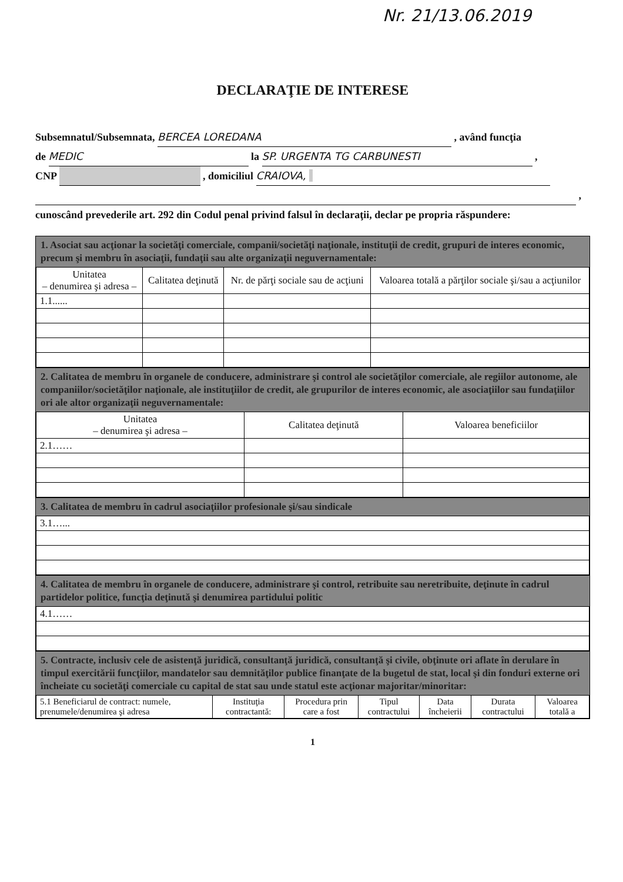Nr. 21/13.06.2019
DECLARAŢIE DE INTERESE
Subsemnatul/Subsemnata, BERCEA LOREDANA , având funcţia
de MEDIC la SP. URGENTA TG CARBUNESTI ,
CNP , domiciliul CRAIOVA,
,
cunoscând prevederile art. 292 din Codul penal privind falsul în declaraţii, declar pe propria răspundere:
1. Asociat sau acţionar la societăţi comerciale, companii/societăţi naţionale, instituţii de credit, grupuri de interes economic, precum şi membru în asociaţii, fundaţii sau alte organizaţii neguvernamentale:
| Unitatea – denumirea şi adresa – | Calitatea deţinută | Nr. de părţi sociale sau de acţiuni | Valoarea totală a părţilor sociale şi/sau a acţiunilor |
| --- | --- | --- | --- |
| 1.1...... | | | |
2. Calitatea de membru în organele de conducere, administrare şi control ale societăţilor comerciale, ale regiilor autonome, ale companiilor/societăţilor naţionale, ale instituţiilor de credit, ale grupurilor de interes economic, ale asociaţiilor sau fundaţiilor ori ale altor organizaţii neguvernamentale:
| Unitatea – denumirea şi adresa – | Calitatea deţinută | Valoarea beneficiilor |
| --- | --- | --- |
| 2.1…… | | |
3. Calitatea de membru în cadrul asociaţiilor profesionale şi/sau sindicale
| 3.1…... |
4. Calitatea de membru în organele de conducere, administrare şi control, retribuite sau neretribuite, deţinute în cadrul partidelor politice, funcţia deţinută şi denumirea partidului politic
| 4.1…… |
5. Contracte, inclusiv cele de asistenţă juridică, consultanţă juridică, consultanţă şi civile, obţinute ori aflate în derulare în timpul exercitării funcţiilor, mandatelor sau demnităţilor publice finanţate de la bugetul de stat, local şi din fonduri externe ori încheiate cu societăţi comerciale cu capital de stat sau unde statul este acţionar majoritar/minoritar:
| 5.1 Beneficiarul de contract: numele, prenumele/denumirea şi adresa | Instituţia contractantă: | Procedura prin care a fost | Tipul contractului | Data încheierii | Durata contractului | Valoarea totală a |
| --- | --- | --- | --- | --- | --- | --- |
1